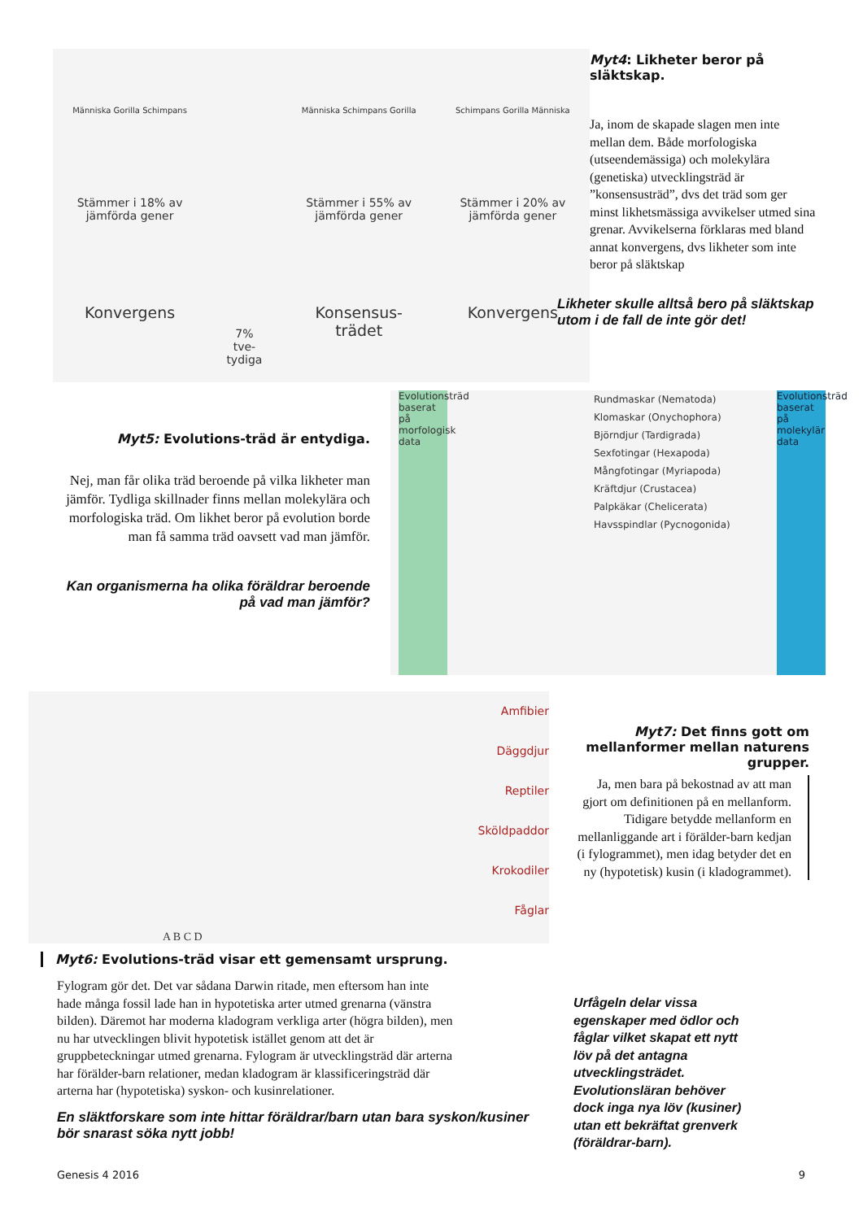Människa Gorilla Schimpans
Stämmer i 18% av
jämförda gener
Konvergens
7%
tve-
tydiga
Människa Schimpans Gorilla
Stämmer i 55% av
jämförda gener
Konsensus-
trädet
Schimpans Gorilla Människa
Stämmer i 20% av
jämförda gener
Konvergens
Myt4: Likheter beror på släktskap.
Ja, inom de skapade slagen men inte mellan dem. Både morfologiska (utseendemässiga) och molekylära (genetiska) utvecklingsträd är ”konsensusträd”, dvs det träd som ger minst likhetsmässiga avvikelser utmed sina grenar. Avvikelserna förklaras med bland annat konvergens, dvs likheter som inte beror på släktskap
Likheter skulle alltså bero på släktskap utom i de fall de inte gör det!
Myt5: Evolutions-träd är entydiga.
Nej, man får olika träd beroende på vilka likheter man jämför. Tydliga skillnader finns mellan molekylära och morfologiska träd. Om likhet beror på evolution borde man få samma träd oavsett vad man jämför.
Kan organismerna ha olika föräldrar beroende på vad man jämför?
Evolutionsträd baserat på morfologisk data
Rundmaskar (Nematoda)
Klomaskar (Onychophora)
Björndjur (Tardigrada)
Sexfotingar (Hexapoda)
Mångfotingar (Myriapoda)
Kräftdjur (Crustacea)
Palpkäkar (Chelicerata)
Havsspindlar (Pycnogonida)
Evolutionsträd baserat på molekylär data
A B C D
Amfibier
Däggdjur
Reptiler
Sköldpaddor
Krokodiler
Fåglar
Myt6: Evolutions-träd visar ett gemensamt ursprung.
Fylogram gör det. Det var sådana Darwin ritade, men eftersom han inte hade många fossil lade han in hypotetiska arter utmed grenarna (vänstra bilden). Däremot har moderna kladogram verkliga arter (högra bilden), men nu har utvecklingen blivit hypotetisk istället genom att det är gruppbeteckningar utmed grenarna. Fylogram är utvecklingsträd där arterna har förälder-barn relationer, medan kladogram är klassificeringsträd där arterna har (hypotetiska) syskon- och kusinrelationer.
En släktforskare som inte hittar föräldrar/barn utan bara syskon/kusiner bör snarast söka nytt jobb!
Myt7: Det finns gott om mellanformer mellan naturens grupper.
Ja, men bara på bekostnad av att man gjort om definitionen på en mellanform. Tidigare betydde mellanform en mellanliggande art i förälder-barn kedjan (i fylogrammet), men idag betyder det en ny (hypotetisk) kusin (i kladogrammet).
Urfågeln delar vissa egenskaper med ödlor och fåglar vilket skapat ett nytt löv på det antagna utvecklingsträdet. Evolutionsläran behöver dock inga nya löv (kusiner) utan ett bekräftat grenverk (föräldrar-barn).
Genesis 4 2016 9